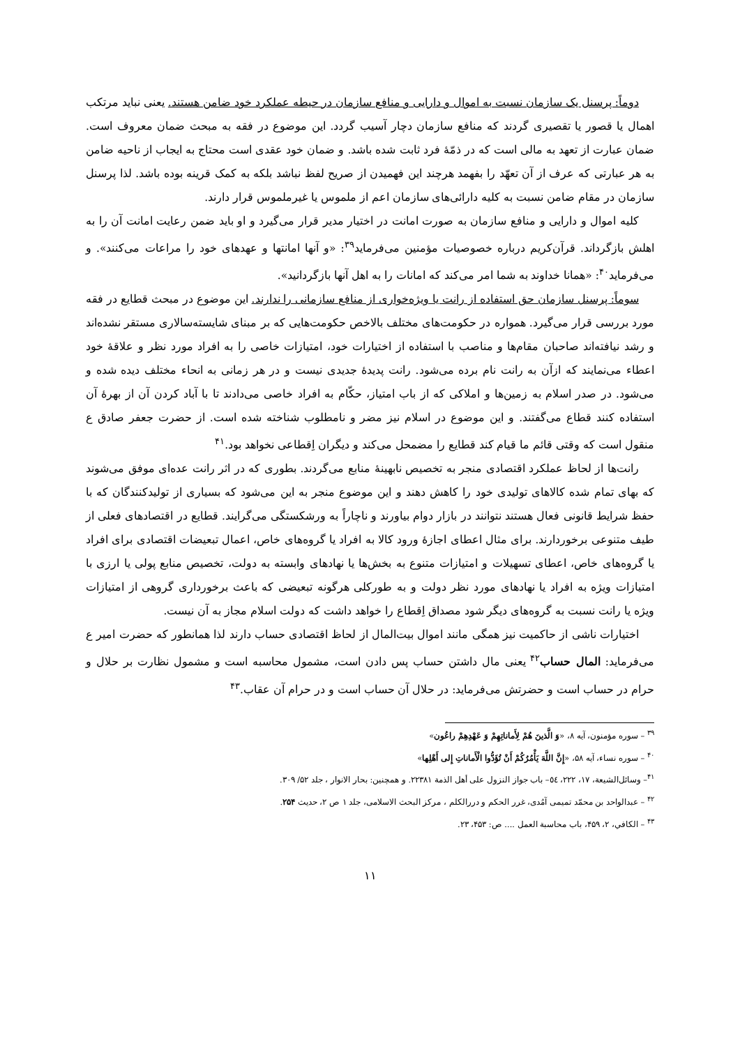دوماً: پرسنل یک سازمان نسبت به اموال و دارایی و منافع سازمان در حیطه عملکرد خود ضامن هستند. یعنی نباید مرتکب اهمال یا قصور یا تقصیری گردند که منافع سازمان دچار آسیب گردد. این موضوع در فقه به مبحث ضمان معروف است. ضمان عبارت از تعهد به مالی است که در ذمّهٔ فرد ثابت شده باشد. و ضمان خود عقدی است محتاج به ایجاب از ناحیه ضامن به هر عبارتی که عرف از آن تعهّد را بفهمد هرچند این فهمیدن از صریح لفظ نباشد بلکه به کمک قرینه بوده باشد. لذا پرسنل سازمان در مقام ضامن نسبت به کلیه دارائی‌های سازمان اعم از ملموس یا غیرملموس قرار دارند.
کلیه اموال و دارایی و منافع سازمان به صورت امانت در اختیار مدیر قرار می‌گیرد و او باید ضمن رعایت امانت آن را به اهلش بازگرداند. قرآن‌کریم درباره خصوصیات مؤمنین می‌فرماید<sup>۳۹</sup>: «و آنها امانتها و عهدهای خود را مراعات می‌کنند». و می‌فرماید<sup>۴۰</sup>: «همانا خداوند به شما امر می‌کند که امانات را به اهل آنها بازگردانید».
سوماً: پرسنل سازمان حق استفاده از رانت یا ویژه‌خواری از منافع سازمانی را ندارند. این موضوع در مبحث قطایع در فقه مورد بررسی قرار می‌گیرد. همواره در حکومت‌های مختلف بالاخص حکومت‌هایی که بر مبنای شایسته‌سالاری مستقر نشده‌اند و رشد نیافته‌اند صاحبان مقام‌ها و مناصب با استفاده از اختیارات خود، امتیازات خاصی را به افراد مورد نظر و علاقهٔ خود اعطاء می‌نمایند که ازآن به رانت نام برده می‌شود. رانت پدیدهٔ جدیدی نیست و در هر زمانی به انحاء مختلف دیده شده و می‌شود. در صدر اسلام به زمین‌ها و املاکی که از باب امتیاز، حکّام به افراد خاصی می‌دادند تا با آباد کردن آن از بهرهٔ آن استفاده کنند قطاع می‌گفتند. و این موضوع در اسلام نیز مضر و نامطلوب شناخته شده است. از حضرت جعفر صادق ع منقول است که وقتی قائم ما قیام کند قطایع را مضمحل می‌کند و دیگران اِقطاعی نخواهد بود.<sup>۴۱</sup>
رانت‌ها از لحاظ عملکرد اقتصادی منجر به تخصیص نابهینهٔ منابع می‌گردند. بطوری که در اثر رانت عده‌ای موفق می‌شوند که بهای تمام شده کالاهای تولیدی خود را کاهش دهند و این موضوع منجر به این می‌شود که بسیاری از تولیدکنندگان که با حفظ شرایط قانونی فعال هستند نتوانند در بازار دوام بیاورند و ناچاراً به ورشکستگی می‌گرایند. قطایع در اقتصادهای فعلی از طیف متنوعی برخوردارند. برای مثال اعطای اجازهٔ ورود کالا به افراد یا گروه‌های خاص، اعمال تبعیضات اقتصادی برای افراد یا گروه‌های خاص، اعطای تسهیلات و امتیازات متنوع به بخش‌ها یا نهادهای وابسته به دولت، تخصیص منابع پولی یا ارزی با امتیازات ویژه به افراد یا نهادهای مورد نظر دولت و به طورکلی هرگونه تبعیضی که باعث برخورداری گروهی از امتیازات ویژه یا رانت نسبت به گروه‌های دیگر شود مصداق اِقطاع را خواهد داشت که دولت اسلام مجاز به آن نیست.
اختیارات ناشی از حاکمیت نیز همگی مانند اموال بیت‌المال از لحاظ اقتصادی حساب دارند لذا همانطور که حضرت امیر ع می‌فرماید: المال حساب<sup>۴۲</sup> یعنی مال داشتن حساب پس دادن است، مشمول محاسبه است و مشمول نظارت بر حلال و حرام در حساب است و حضرتش می‌فرماید: در حلال آن حساب است و در حرام آن عقاب.<sup>۴۳</sup>
<sup>۳۹</sup> – سوره مؤمنون، آیه ۸، «وَ الَّذینَ هُمْ لِأَماناتِهِمْ وَ عَهْدِهِمْ راعُون»
<sup>۴۰</sup> – سوره نساء، آیه ۵۸، «إِنَّ اللَّهَ یَأْمُرُکُمْ أَنْ تُؤَدُّوا الْأَماناتِ إِلى أَهْلِها»
<sup>۴۱</sup>– وسائل‌الشیعة، ۱۷، ۲۲۲، ٥٤– باب جواز النزول علی أهل الذمة ۲۲۳۸۱. و همچنین: بحار الانوار ، جلد ۵۲/ ۳۰۹.
<sup>۴۲</sup> – عبدالواحد بن محمّد تمیمی آمُدی، غرر الحکم و دررالکلم ، مرکز البحث الاسلامی، جلد ۱ ص ۲، حدیث ۲۵۴.
<sup>۴۳</sup> – الکافي، ۲، ۴۵۹، باب محاسبة العمل .... ص: ۴۵۳، ۲۳.
۱۱